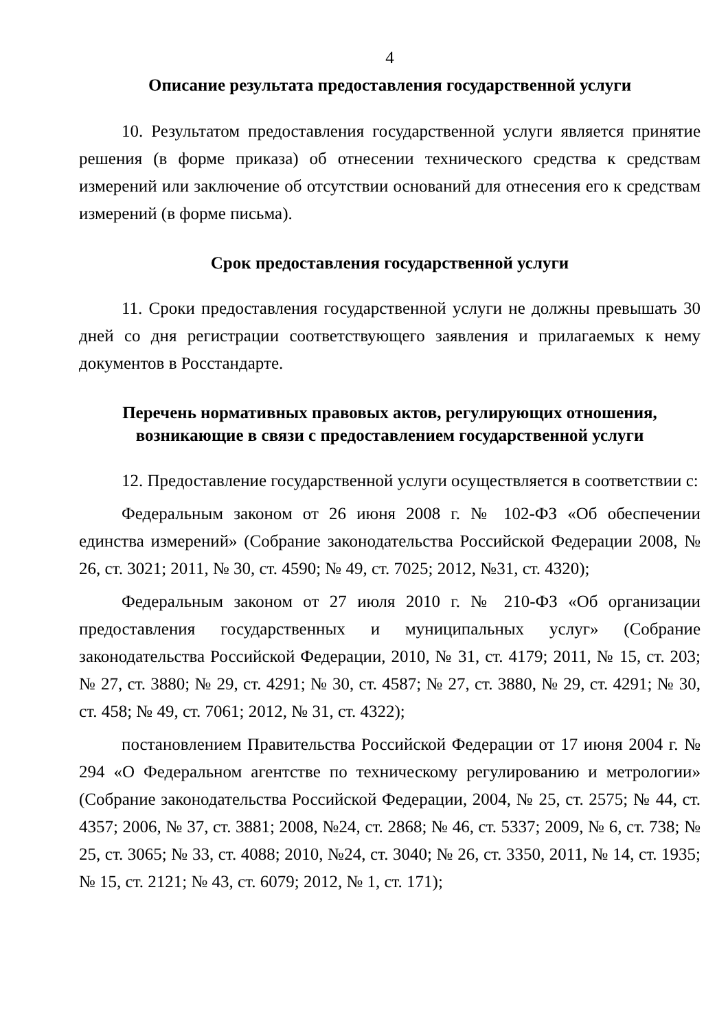4
Описание результата предоставления государственной услуги
10. Результатом предоставления государственной услуги является принятие решения (в форме приказа) об отнесении технического средства к средствам измерений или заключение об отсутствии оснований для отнесения его к средствам измерений (в форме письма).
Срок предоставления государственной услуги
11. Сроки предоставления государственной услуги не должны превышать 30 дней со дня регистрации соответствующего заявления и прилагаемых к нему документов в Росстандарте.
Перечень нормативных правовых актов, регулирующих отношения,
возникающие в связи с предоставлением государственной услуги
12. Предоставление государственной услуги осуществляется в соответствии с:
Федеральным законом от 26 июня 2008 г. № 102-ФЗ «Об обеспечении единства измерений» (Собрание законодательства Российской Федерации 2008, № 26, ст. 3021; 2011, № 30, ст. 4590; № 49, ст. 7025; 2012, №31, ст. 4320);
Федеральным законом от 27 июля 2010 г. № 210-ФЗ «Об организации предоставления государственных и муниципальных услуг» (Собрание законодательства Российской Федерации, 2010, № 31, ст. 4179; 2011, № 15, ст. 203; № 27, ст. 3880; № 29, ст. 4291; № 30, ст. 4587; № 27, ст. 3880, № 29, ст. 4291; № 30, ст. 458; № 49, ст. 7061; 2012, № 31, ст. 4322);
постановлением Правительства Российской Федерации от 17 июня 2004 г. № 294 «О Федеральном агентстве по техническому регулированию и метрологии» (Собрание законодательства Российской Федерации, 2004, № 25, ст. 2575; № 44, ст. 4357; 2006, № 37, ст. 3881; 2008, №24, ст. 2868; № 46, ст. 5337; 2009, № 6, ст. 738; № 25, ст. 3065; № 33, ст. 4088; 2010, №24, ст. 3040; № 26, ст. 3350, 2011, № 14, ст. 1935; № 15, ст. 2121; № 43, ст. 6079; 2012, № 1, ст. 171);